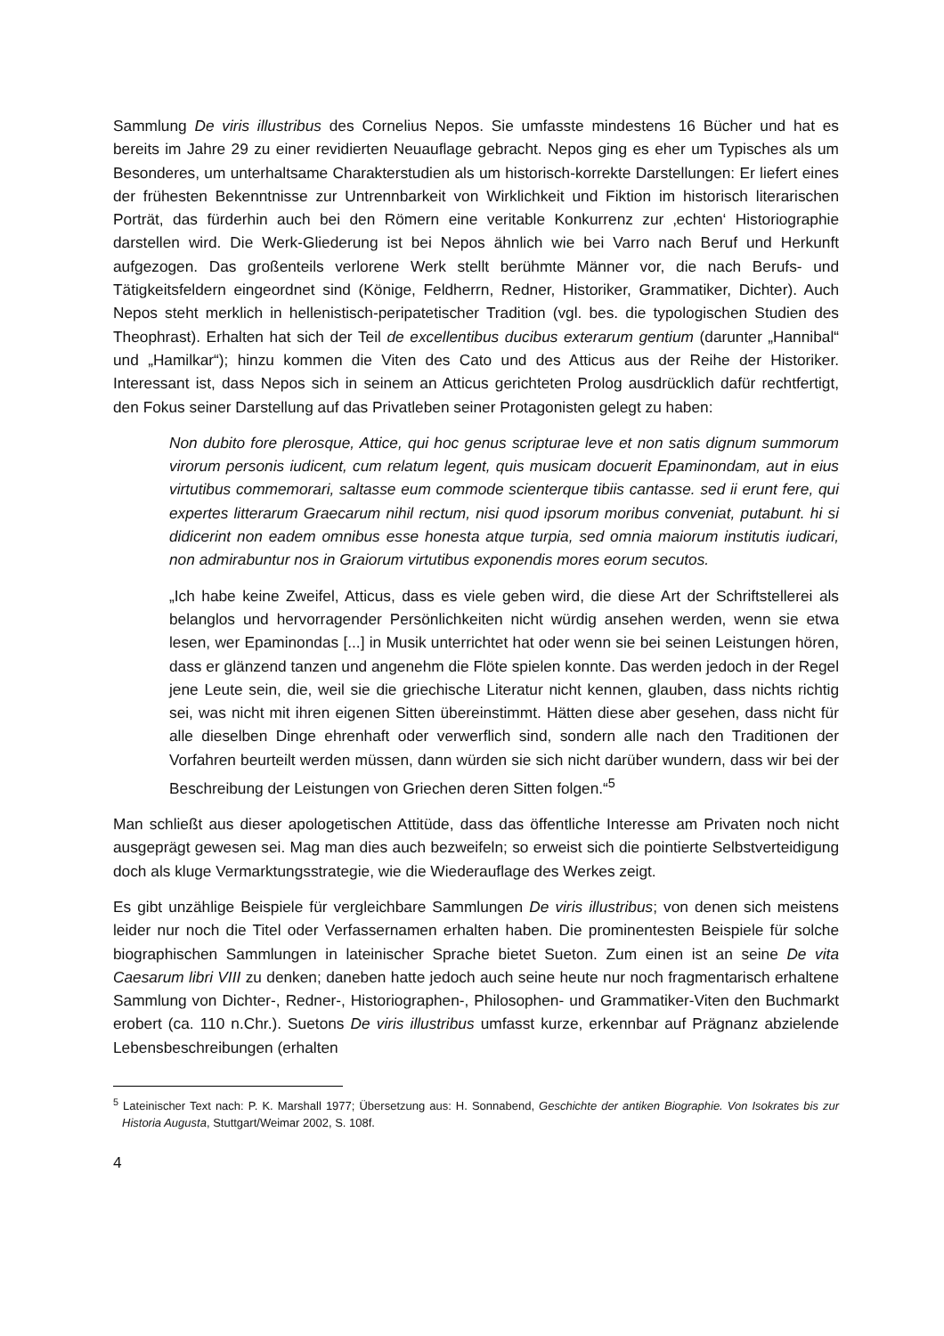Sammlung De viris illustribus des Cornelius Nepos. Sie umfasste mindestens 16 Bücher und hat es bereits im Jahre 29 zu einer revidierten Neuauflage gebracht. Nepos ging es eher um Typisches als um Besonderes, um unterhaltsame Charakterstudien als um historisch-korrekte Darstellungen: Er liefert eines der frühesten Bekenntnisse zur Untrennbarkeit von Wirklichkeit und Fiktion im historisch literarischen Porträt, das fürderhin auch bei den Römern eine veritable Konkurrenz zur ‚echten‘ Historiographie darstellen wird. Die Werk-Gliederung ist bei Nepos ähnlich wie bei Varro nach Beruf und Herkunft aufgezogen. Das großenteils verlorene Werk stellt berühmte Männer vor, die nach Berufs- und Tätigkeitsfeldern eingeordnet sind (Könige, Feldherrn, Redner, Historiker, Grammatiker, Dichter). Auch Nepos steht merklich in hellenistisch-peripatetischer Tradition (vgl. bes. die typologischen Studien des Theophrast). Erhalten hat sich der Teil de excellentibus ducibus exterarum gentium (darunter „Hannibal“ und „Hamilkar“); hinzu kommen die Viten des Cato und des Atticus aus der Reihe der Historiker. Interessant ist, dass Nepos sich in seinem an Atticus gerichteten Prolog ausdrücklich dafür rechtfertigt, den Fokus seiner Darstellung auf das Privatleben seiner Protagonisten gelegt zu haben:
Non dubito fore plerosque, Attice, qui hoc genus scripturae leve et non satis dignum summorum virorum personis iudicent, cum relatum legent, quis musicam docuerit Epaminondam, aut in eius virtutibus commemorari, saltasse eum commode scienterque tibiis cantasse. sed ii erunt fere, qui expertes litterarum Graecarum nihil rectum, nisi quod ipsorum moribus conveniat, putabunt. hi si didicerint non eadem omnibus esse honesta atque turpia, sed omnia maiorum institutis iudicari, non admirabuntur nos in Graiorum virtutibus exponendis mores eorum secutos.
„Ich habe keine Zweifel, Atticus, dass es viele geben wird, die diese Art der Schriftstellerei als belanglos und hervorragender Persönlichkeiten nicht würdig ansehen werden, wenn sie etwa lesen, wer Epaminondas [...] in Musik unterrichtet hat oder wenn sie bei seinen Leistungen hören, dass er glänzend tanzen und angenehm die Flöte spielen konnte. Das werden jedoch in der Regel jene Leute sein, die, weil sie die griechische Literatur nicht kennen, glauben, dass nichts richtig sei, was nicht mit ihren eigenen Sitten übereinstimmt. Hätten diese aber gesehen, dass nicht für alle dieselben Dinge ehrenhaft oder verwerflich sind, sondern alle nach den Traditionen der Vorfahren beurteilt werden müssen, dann würden sie sich nicht darüber wundern, dass wir bei der Beschreibung der Leistungen von Griechen deren Sitten folgen.“<sup>5</sup>
Man schließt aus dieser apologetischen Attitüde, dass das öffentliche Interesse am Privaten noch nicht ausgeprägt gewesen sei. Mag man dies auch bezweifeln; so erweist sich die pointierte Selbstverteidigung doch als kluge Vermarktungsstrategie, wie die Wiederauflage des Werkes zeigt.
Es gibt unzählige Beispiele für vergleichbare Sammlungen De viris illustribus; von denen sich meistens leider nur noch die Titel oder Verfassernamen erhalten haben. Die prominentesten Beispiele für solche biographischen Sammlungen in lateinischer Sprache bietet Sueton. Zum einen ist an seine De vita Caesarum libri VIII zu denken; daneben hatte jedoch auch seine heute nur noch fragmentarisch erhaltene Sammlung von Dichter-, Redner-, Historiographen-, Philosophen- und Grammatiker-Viten den Buchmarkt erobert (ca. 110 n.Chr.). Suetons De viris illustribus umfasst kurze, erkennbar auf Prägnanz abzielende Lebensbeschreibungen (erhalten
<sup>5</sup> Lateinischer Text nach: P. K. Marshall 1977; Übersetzung aus: H. Sonnabend, Geschichte der antiken Biographie. Von Isokrates bis zur Historia Augusta, Stuttgart/Weimar 2002, S. 108f.
4